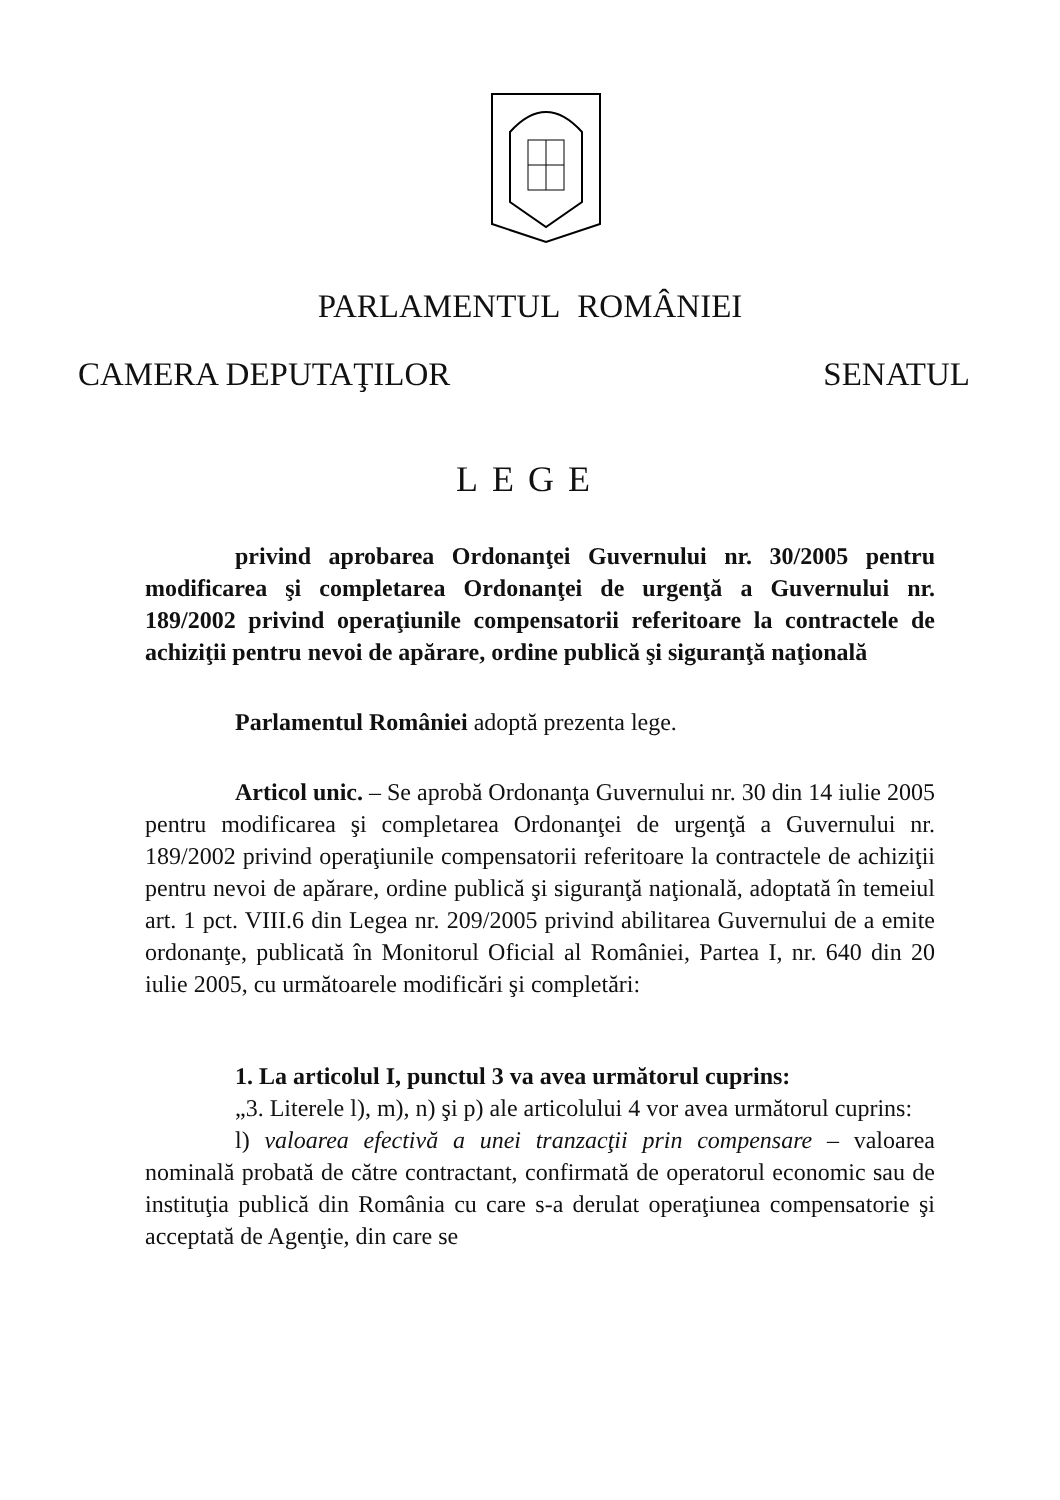PARLAMENTUL ROMÂNIEI
CAMERA DEPUTAŢILOR SENATUL
LEGE
privind aprobarea Ordonanţei Guvernului nr. 30/2005 pentru modificarea şi completarea Ordonanţei de urgenţă a Guvernului nr. 189/2002 privind operaţiunile compensatorii referitoare la contractele de achiziţii pentru nevoi de apărare, ordine publică şi siguranţă naţională
Parlamentul României adoptă prezenta lege.
Articol unic. – Se aprobă Ordonanţa Guvernului nr. 30 din 14 iulie 2005 pentru modificarea şi completarea Ordonanţei de urgenţă a Guvernului nr. 189/2002 privind operaţiunile compensatorii referitoare la contractele de achiziţii pentru nevoi de apărare, ordine publică şi siguranţă naţională, adoptată în temeiul art. 1 pct. VIII.6 din Legea nr. 209/2005 privind abilitarea Guvernului de a emite ordonanţe, publicată în Monitorul Oficial al României, Partea I, nr. 640 din 20 iulie 2005, cu următoarele modificări şi completări:
1. La articolul I, punctul 3 va avea următorul cuprins:
„3. Literele l), m), n) şi p) ale articolului 4 vor avea următorul cuprins:
l) valoarea efectivă a unei tranzacţii prin compensare – valoarea nominală probată de către contractant, confirmată de operatorul economic sau de instituţia publică din România cu care s-a derulat operaţiunea compensatorie şi acceptată de Agenţie, din care se